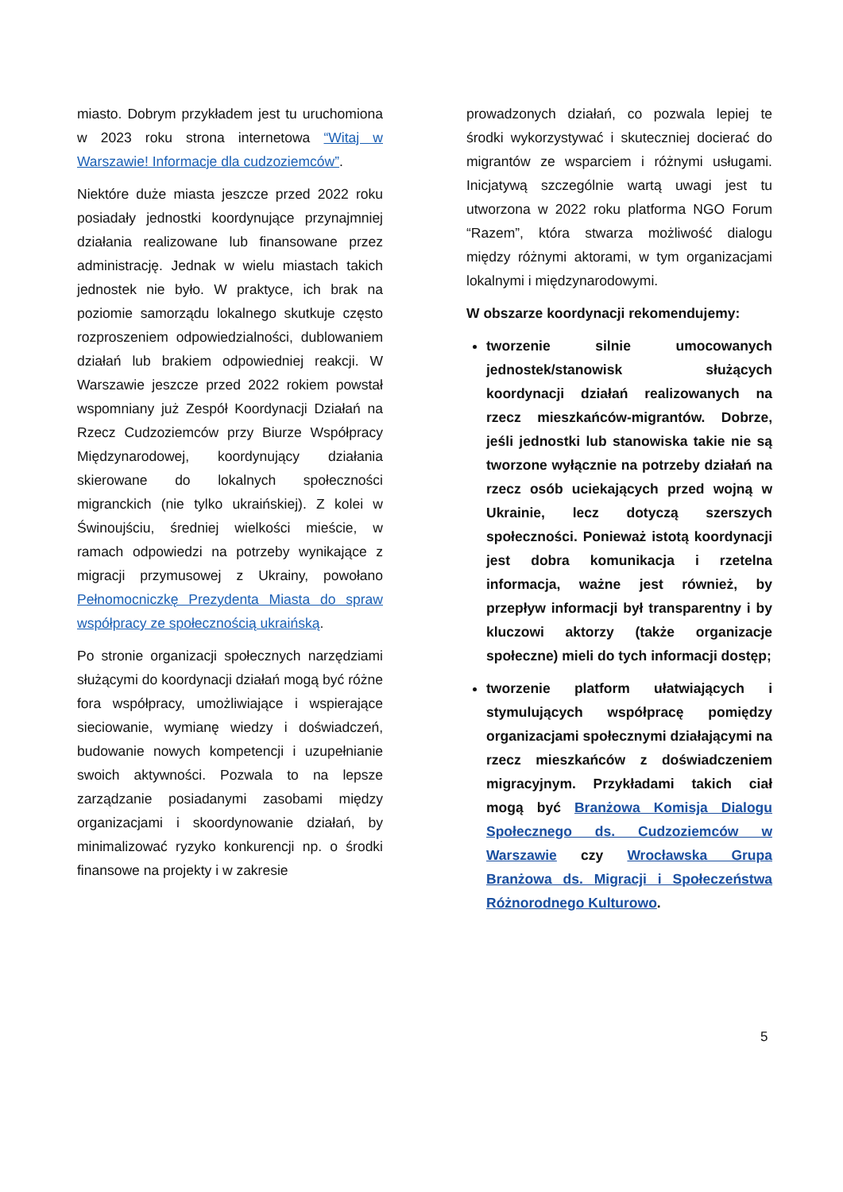miasto. Dobrym przykładem jest tu uruchomiona w 2023 roku strona internetowa “Witaj w Warszawie! Informacje dla cudzoziemców”.
Niektóre duże miasta jeszcze przed 2022 roku posiadały jednostki koordynujące przynajmniej działania realizowane lub finansowane przez administrację. Jednak w wielu miastach takich jednostek nie było. W praktyce, ich brak na poziomie samorządu lokalnego skutkuje często rozproszeniem odpowiedzialności, dublowaniem działań lub brakiem odpowiedniej reakcji. W Warszawie jeszcze przed 2022 rokiem powstał wspomniany już Zespół Koordynacji Działań na Rzecz Cudzoziemców przy Biurze Współpracy Międzynarodowej, koordynujący działania skierowane do lokalnych społeczności migranckich (nie tylko ukraińskiej). Z kolei w Świnoujściu, średniej wielkości mieście, w ramach odpowiedzi na potrzeby wynikające z migracji przymusowej z Ukrainy, powołano Pełnomocniczkę Prezydenta Miasta do spraw współpracy ze społecznością ukraińską.
Po stronie organizacji społecznych narzędziami służącymi do koordynacji działań mogą być różne fora współpracy, umożliwiające i wspierające sieciowanie, wymianę wiedzy i doświadczeń, budowanie nowych kompetencji i uzupełnianie swoich aktywności. Pozwala to na lepsze zarządzanie posiadanymi zasobami między organizacjami i skoordynowanie działań, by minimalizować ryzyko konkurencji np. o środki finansowe na projekty i w zakresie
prowadzonych działań, co pozwala lepiej te środki wykorzystywać i skuteczniej docierać do migrantów ze wsparciem i różnymi usługami. Inicjatywą szczególnie wartą uwagi jest tu utworzona w 2022 roku platforma NGO Forum “Razem”, która stwarza możliwość dialogu między różnymi aktorami, w tym organizacjami lokalnymi i międzynarodowymi.
W obszarze koordynacji rekomendujemy:
tworzenie silnie umocowanych jednostek/stanowisk służących koordynacji działań realizowanych na rzecz mieszkańców-migrantów. Dobrze, jeśli jednostki lub stanowiska takie nie są tworzone wyłącznie na potrzeby działań na rzecz osób uciekających przed wojną w Ukrainie, lecz dotyczą szerszych społeczności. Ponieważ istotą koordynacji jest dobra komunikacja i rzetelna informacja, ważne jest również, by przepływ informacji był transparentny i by kluczowi aktorzy (także organizacje społeczne) mieli do tych informacji dostęp;
tworzenie platform ułatwiających i stymulujących współpracę pomiędzy organizacjami społecznymi działającymi na rzecz mieszkańców z doświadczeniem migracyjnym. Przykładami takich ciał mogą być Branżowa Komisja Dialogu Społecznego ds. Cudzoziemców w Warszawie czy Wrocławska Grupa Branżowa ds. Migracji i Społeczeństwa Różnorodnego Kulturowo.
5